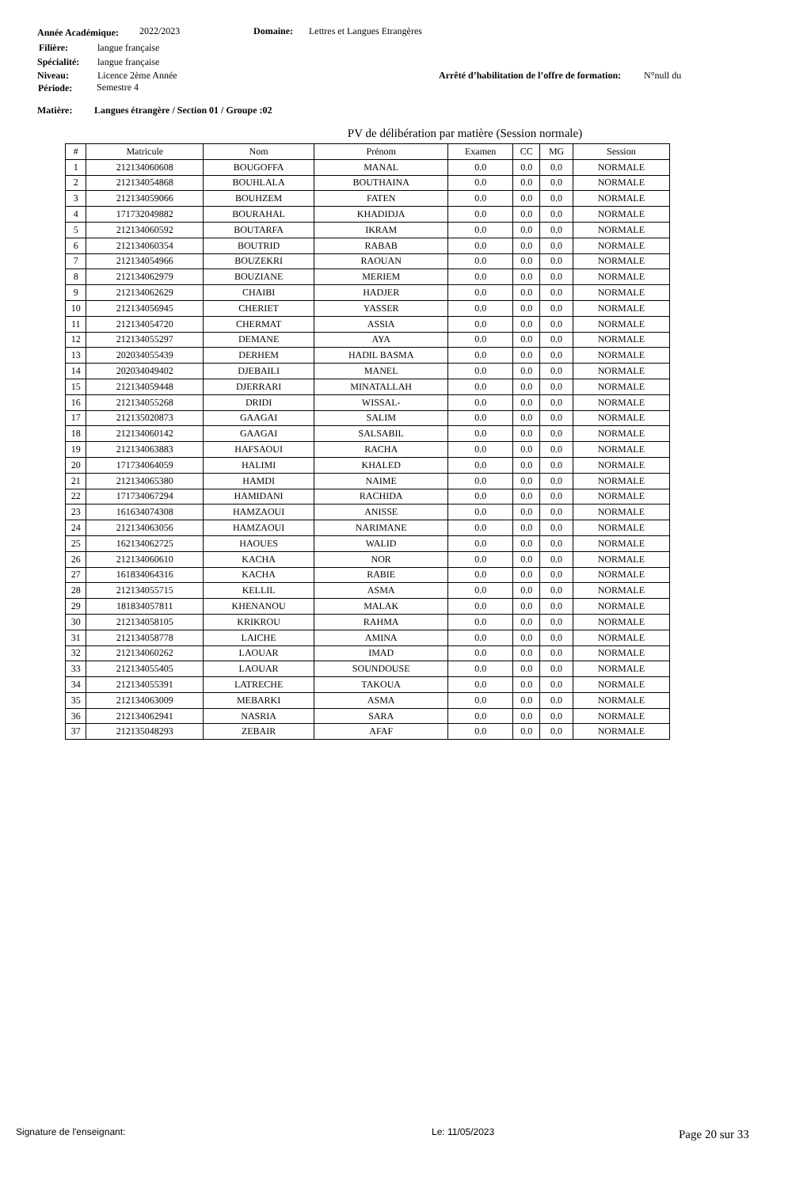Année Académique: 2022/2023 Domaine: Lettres et Langues Etrangères
Filière: langue française
Spécialité: langue française
Niveau: Licence 2ème Année Arrêté d’habilitation de l’offre de formation: N°null du
Période: Semestre 4
Matière: Langues étrangère / Section 01 / Groupe :02
PV de délibération par matière (Session normale)
| # | Matricule | Nom | Prénom | Examen | CC | MG | Session |
| --- | --- | --- | --- | --- | --- | --- | --- |
| 1 | 212134060608 | BOUGOFFA | MANAL | 0.0 | 0.0 | 0.0 | NORMALE |
| 2 | 212134054868 | BOUHLALA | BOUTHAINA | 0.0 | 0.0 | 0.0 | NORMALE |
| 3 | 212134059066 | BOUHZEM | FATEN | 0.0 | 0.0 | 0.0 | NORMALE |
| 4 | 171732049882 | BOURAHAL | KHADIDJA | 0.0 | 0.0 | 0.0 | NORMALE |
| 5 | 212134060592 | BOUTARFA | IKRAM | 0.0 | 0.0 | 0.0 | NORMALE |
| 6 | 212134060354 | BOUTRID | RABAB | 0.0 | 0.0 | 0.0 | NORMALE |
| 7 | 212134054966 | BOUZEKRI | RAOUAN | 0.0 | 0.0 | 0.0 | NORMALE |
| 8 | 212134062979 | BOUZIANE | MERIEM | 0.0 | 0.0 | 0.0 | NORMALE |
| 9 | 212134062629 | CHAIBI | HADJER | 0.0 | 0.0 | 0.0 | NORMALE |
| 10 | 212134056945 | CHERIET | YASSER | 0.0 | 0.0 | 0.0 | NORMALE |
| 11 | 212134054720 | CHERMAT | ASSIA | 0.0 | 0.0 | 0.0 | NORMALE |
| 12 | 212134055297 | DEMANE | AYA | 0.0 | 0.0 | 0.0 | NORMALE |
| 13 | 202034055439 | DERHEM | HADIL BASMA | 0.0 | 0.0 | 0.0 | NORMALE |
| 14 | 202034049402 | DJEBAILI | MANEL | 0.0 | 0.0 | 0.0 | NORMALE |
| 15 | 212134059448 | DJERRARI | MINATALLAH | 0.0 | 0.0 | 0.0 | NORMALE |
| 16 | 212134055268 | DRIDI | WISSAL- | 0.0 | 0.0 | 0.0 | NORMALE |
| 17 | 212135020873 | GAAGAI | SALIM | 0.0 | 0.0 | 0.0 | NORMALE |
| 18 | 212134060142 | GAAGAI | SALSABIL | 0.0 | 0.0 | 0.0 | NORMALE |
| 19 | 212134063883 | HAFSAOUI | RACHA | 0.0 | 0.0 | 0.0 | NORMALE |
| 20 | 171734064059 | HALIMI | KHALED | 0.0 | 0.0 | 0.0 | NORMALE |
| 21 | 212134065380 | HAMDI | NAIME | 0.0 | 0.0 | 0.0 | NORMALE |
| 22 | 171734067294 | HAMIDANI | RACHIDA | 0.0 | 0.0 | 0.0 | NORMALE |
| 23 | 161634074308 | HAMZAOUI | ANISSE | 0.0 | 0.0 | 0.0 | NORMALE |
| 24 | 212134063056 | HAMZAOUI | NARIMANE | 0.0 | 0.0 | 0.0 | NORMALE |
| 25 | 162134062725 | HAOUES | WALID | 0.0 | 0.0 | 0.0 | NORMALE |
| 26 | 212134060610 | KACHA | NOR | 0.0 | 0.0 | 0.0 | NORMALE |
| 27 | 161834064316 | KACHA | RABIE | 0.0 | 0.0 | 0.0 | NORMALE |
| 28 | 212134055715 | KELLIL | ASMA | 0.0 | 0.0 | 0.0 | NORMALE |
| 29 | 181834057811 | KHENANOU | MALAK | 0.0 | 0.0 | 0.0 | NORMALE |
| 30 | 212134058105 | KRIKROU | RAHMA | 0.0 | 0.0 | 0.0 | NORMALE |
| 31 | 212134058778 | LAICHE | AMINA | 0.0 | 0.0 | 0.0 | NORMALE |
| 32 | 212134060262 | LAOUAR | IMAD | 0.0 | 0.0 | 0.0 | NORMALE |
| 33 | 212134055405 | LAOUAR | SOUNDOUSE | 0.0 | 0.0 | 0.0 | NORMALE |
| 34 | 212134055391 | LATRECHE | TAKOUA | 0.0 | 0.0 | 0.0 | NORMALE |
| 35 | 212134063009 | MEBARKI | ASMA | 0.0 | 0.0 | 0.0 | NORMALE |
| 36 | 212134062941 | NASRIA | SARA | 0.0 | 0.0 | 0.0 | NORMALE |
| 37 | 212135048293 | ZEBAIR | AFAF | 0.0 | 0.0 | 0.0 | NORMALE |
Signature de l'enseignant: Le: 11/05/2023 Page 20 sur 33